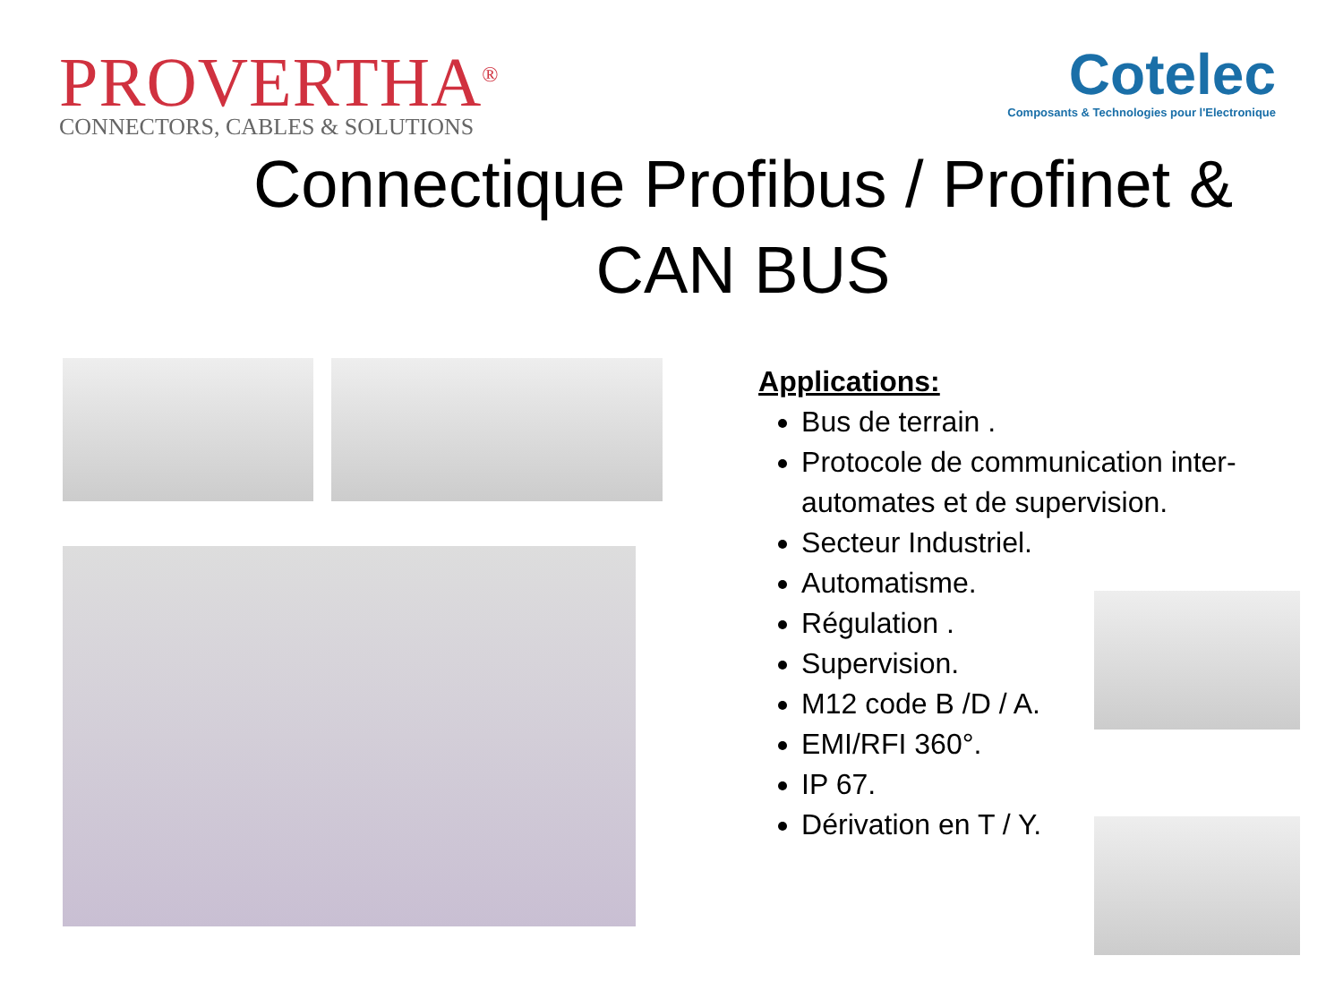PROVERTHA<sup>®</sup>
CONNECTORS, CABLES & SOLUTIONS
Cotelec
Composants & Technologies pour l'Electronique
Connectique Profibus / Profinet & CAN BUS
Applications:
Bus de terrain .
Protocole de communication inter-automates et de supervision.
Secteur Industriel.
Automatisme.
Régulation .
Supervision.
M12 code B /D / A.
EMI/RFI 360°.
IP 67.
Dérivation en T / Y.